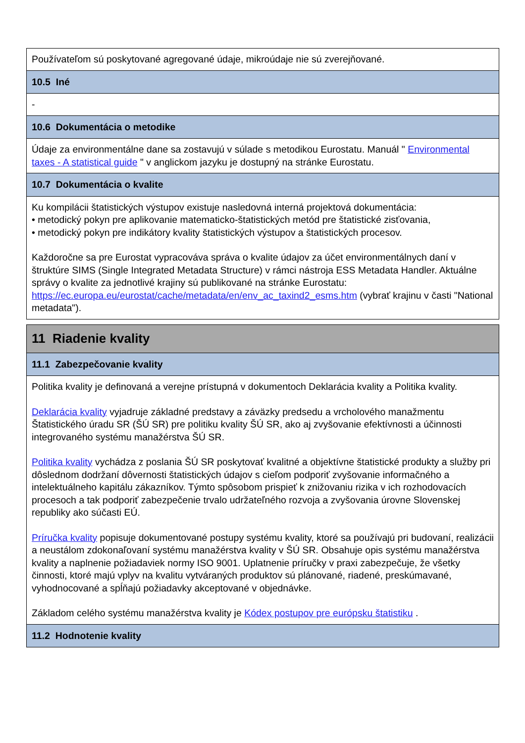| Používateľom sú poskytované agregované údaje, mikroúdaje nie sú zverejňované. |
| 10.5 Iné |
| - |
| 10.6 Dokumentácia o metodike |
| Údaje za environmentálne dane sa zostavujú v súlade s metodikou Eurostatu. Manuál " Environmental taxes - A statistical guide " v anglickom jazyku je dostupný na stránke Eurostatu. |
| 10.7 Dokumentácia o kvalite |
| Ku kompilácii štatistických výstupov existuje nasledovná interná projektová dokumentácia: • metodický pokyn pre aplikovanie matematicko-štatistických metód pre štatistické zisťovania, • metodický pokyn pre indikátory kvality štatistických výstupov a štatistických procesov. Každoročne sa pre Eurostat vypracováva správa o kvalite údajov za účet environmentálnych daní v štruktúre SIMS (Single Integrated Metadata Structure) v rámci nástroja ESS Metadata Handler. Aktuálne správy o kvalite za jednotlivé krajiny sú publikované na stránke Eurostatu: https://ec.europa.eu/eurostat/cache/metadata/en/env_ac_taxind2_esms.htm (vybrať krajinu v časti "National metadata"). |
| 11 Riadenie kvality |
| 11.1 Zabezpečovanie kvality |
| Politika kvality je definovaná a verejne prístupná v dokumentoch Deklarácia kvality a Politika kvality. Deklarácia kvality vyjadruje základné predstavy a záväzky predsedu a vrcholového manažmentu Štatistického úradu SR (ŠÚ SR) pre politiku kvality ŠÚ SR, ako aj zvyšovanie efektívnosti a účinnosti integrovaného systému manažérstva ŠÚ SR. Politika kvality vychádza z poslania ŠÚ SR poskytovať kvalitné a objektívne štatistické produkty a služby pri dôslednom dodržaní dôvernosti štatistických údajov s cieľom podporiť zvyšovanie informačného a intelektuálneho kapitálu zákazníkov. Týmto spôsobom prispieť k znižovaniu rizika v ich rozhodovacích procesoch a tak podporiť zabezpečenie trvalo udržateľného rozvoja a zvyšovania úrovne Slovenskej republiky ako súčasti EÚ. Príručka kvality popisuje dokumentované postupy systému kvality, ktoré sa používajú pri budovaní, realizácii a neustálom zdokonaľovaní systému manažérstva kvality v ŠÚ SR. Obsahuje opis systému manažérstva kvality a naplnenie požiadaviek normy ISO 9001. Uplatnenie príručky v praxi zabezpečuje, že všetky činnosti, ktoré majú vplyv na kvalitu vytváraných produktov sú plánované, riadené, preskúmavané, vyhodnocované a spĺňajú požiadavky akceptované v objednávke. Základom celého systému manažérstva kvality je Kódex postupov pre európsku štatistiku . |
| 11.2 Hodnotenie kvality |